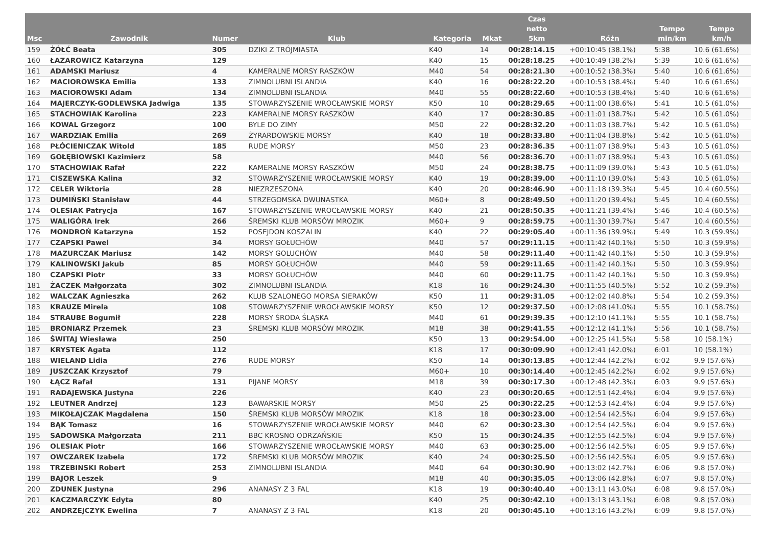| Msc | Zawodnik | Numer | Klub | Kategoria | Mkat | Czas netto 5km | Różn | Tempo min/km | Tempo km/h |
| --- | --- | --- | --- | --- | --- | --- | --- | --- | --- |
| 159 | ŻÓŁĆ Beata | 305 | DZIKI Z TRÓJMIASTA | K40 | 14 | 00:28:14.15 | +00:10:45 (38.1%) | 5:38 | 10.6 (61.6%) |
| 160 | ŁAZAROWICZ Katarzyna | 129 | | K40 | 15 | 00:28:18.25 | +00:10:49 (38.2%) | 5:39 | 10.6 (61.6%) |
| 161 | ADAMSKI Mariusz | 4 | KAMERALNE MORSY RASZKÓW | M40 | 54 | 00:28:21.30 | +00:10:52 (38.3%) | 5:40 | 10.6 (61.6%) |
| 162 | MACIOROWSKA Emilia | 133 | ZIMNOLUBNI ISLANDIA | K40 | 16 | 00:28:22.20 | +00:10:53 (38.4%) | 5:40 | 10.6 (61.6%) |
| 163 | MACIOROWSKI Adam | 134 | ZIMNOLUBNI ISLANDIA | M40 | 55 | 00:28:22.60 | +00:10:53 (38.4%) | 5:40 | 10.6 (61.6%) |
| 164 | MAJERCZYK-GODLEWSKA Jadwiga | 135 | STOWARZYSZENIE WROCŁAWSKIE MORSY | K50 | 10 | 00:28:29.65 | +00:11:00 (38.6%) | 5:41 | 10.5 (61.0%) |
| 165 | STACHOWIAK Karolina | 223 | KAMERALNE MORSY RASZKÓW | K40 | 17 | 00:28:30.85 | +00:11:01 (38.7%) | 5:42 | 10.5 (61.0%) |
| 166 | KOWAL Grzegorz | 100 | BYLE DO ZIMY | M50 | 22 | 00:28:32.20 | +00:11:03 (38.7%) | 5:42 | 10.5 (61.0%) |
| 167 | WARDZIAK Emilia | 269 | ŻYRARDOWSKIE MORSY | K40 | 18 | 00:28:33.80 | +00:11:04 (38.8%) | 5:42 | 10.5 (61.0%) |
| 168 | PŁÓCIENICZAK Witold | 185 | RUDE MORSY | M50 | 23 | 00:28:36.35 | +00:11:07 (38.9%) | 5:43 | 10.5 (61.0%) |
| 169 | GOŁĘBIOWSKI Kazimierz | 58 | | M40 | 56 | 00:28:36.70 | +00:11:07 (38.9%) | 5:43 | 10.5 (61.0%) |
| 170 | STACHOWIAK Rafał | 222 | KAMERALNE MORSY RASZKÓW | M50 | 24 | 00:28:38.75 | +00:11:09 (39.0%) | 5:43 | 10.5 (61.0%) |
| 171 | CISZEWSKA Kalina | 32 | STOWARZYSZENIE WROCŁAWSKIE MORSY | K40 | 19 | 00:28:39.00 | +00:11:10 (39.0%) | 5:43 | 10.5 (61.0%) |
| 172 | CELER Wiktoria | 28 | NIEZRZESZONA | K40 | 20 | 00:28:46.90 | +00:11:18 (39.3%) | 5:45 | 10.4 (60.5%) |
| 173 | DUMIŃSKI Stanisław | 44 | STRZEGOMSKA DWUNASTKA | M60+ | 8 | 00:28:49.50 | +00:11:20 (39.4%) | 5:45 | 10.4 (60.5%) |
| 174 | OLESIAK Patrycja | 167 | STOWARZYSZENIE WROCŁAWSKIE MORSY | K40 | 21 | 00:28:50.35 | +00:11:21 (39.4%) | 5:46 | 10.4 (60.5%) |
| 175 | WALIGÓRA Irek | 266 | ŚREMSKI KLUB MORSÓW MROZIK | M60+ | 9 | 00:28:59.75 | +00:11:30 (39.7%) | 5:47 | 10.4 (60.5%) |
| 176 | MONDROŃ Katarzyna | 152 | POSEJDON KOSZALIN | K40 | 22 | 00:29:05.40 | +00:11:36 (39.9%) | 5:49 | 10.3 (59.9%) |
| 177 | CZAPSKI Pawel | 34 | MORSY GOŁUCHÓW | M40 | 57 | 00:29:11.15 | +00:11:42 (40.1%) | 5:50 | 10.3 (59.9%) |
| 178 | MAZURCZAK Mariusz | 142 | MORSY GOLUCHÓW | M40 | 58 | 00:29:11.40 | +00:11:42 (40.1%) | 5:50 | 10.3 (59.9%) |
| 179 | KALINOWSKI Jakub | 85 | MORSY GOŁUCHÓW | M40 | 59 | 00:29:11.65 | +00:11:42 (40.1%) | 5:50 | 10.3 (59.9%) |
| 180 | CZAPSKI Piotr | 33 | MORSY GOŁUCHÓW | M40 | 60 | 00:29:11.75 | +00:11:42 (40.1%) | 5:50 | 10.3 (59.9%) |
| 181 | ŻACZEK Małgorzata | 302 | ZIMNOLUBNI ISLANDIA | K18 | 16 | 00:29:24.30 | +00:11:55 (40.5%) | 5:52 | 10.2 (59.3%) |
| 182 | WALCZAK Agnieszka | 262 | KLUB SZALONEGO MORSA SIERAKÓW | K50 | 11 | 00:29:31.05 | +00:12:02 (40.8%) | 5:54 | 10.2 (59.3%) |
| 183 | KRAUZE Mirela | 108 | STOWARZYSZENIE WROCŁAWSKIE MORSY | K50 | 12 | 00:29:37.50 | +00:12:08 (41.0%) | 5:55 | 10.1 (58.7%) |
| 184 | STRAUBE Bogumił | 228 | MORSY ŚRODA ŚLĄSKA | M40 | 61 | 00:29:39.35 | +00:12:10 (41.1%) | 5:55 | 10.1 (58.7%) |
| 185 | BRONIARZ Przemek | 23 | ŚREMSKI KLUB MORSÓW MROZIK | M18 | 38 | 00:29:41.55 | +00:12:12 (41.1%) | 5:56 | 10.1 (58.7%) |
| 186 | ŚWITAJ Wiesława | 250 | | K50 | 13 | 00:29:54.00 | +00:12:25 (41.5%) | 5:58 | 10 (58.1%) |
| 187 | KRYSTEK Agata | 112 | | K18 | 17 | 00:30:09.90 | +00:12:41 (42.0%) | 6:01 | 10 (58.1%) |
| 188 | WIELAND Lidia | 276 | RUDE MORSY | K50 | 14 | 00:30:13.85 | +00:12:44 (42.2%) | 6:02 | 9.9 (57.6%) |
| 189 | JUSZCZAK Krzysztof | 79 | | M60+ | 10 | 00:30:14.40 | +00:12:45 (42.2%) | 6:02 | 9.9 (57.6%) |
| 190 | ŁĄCZ Rafał | 131 | PIJANE MORSY | M18 | 39 | 00:30:17.30 | +00:12:48 (42.3%) | 6:03 | 9.9 (57.6%) |
| 191 | RADAJEWSKA Justyna | 226 | | K40 | 23 | 00:30:20.65 | +00:12:51 (42.4%) | 6:04 | 9.9 (57.6%) |
| 192 | LEUTNER Andrzej | 123 | BAWARSKIE MORSY | M50 | 25 | 00:30:22.25 | +00:12:53 (42.4%) | 6:04 | 9.9 (57.6%) |
| 193 | MIKOŁAJCZAK Magdalena | 150 | ŚREMSKI KLUB MORSÓW MROZIK | K18 | 18 | 00:30:23.00 | +00:12:54 (42.5%) | 6:04 | 9.9 (57.6%) |
| 194 | BĄK Tomasz | 16 | STOWARZYSZENIE WROCŁAWSKIE MORSY | M40 | 62 | 00:30:23.30 | +00:12:54 (42.5%) | 6:04 | 9.9 (57.6%) |
| 195 | SADOWSKA Małgorzata | 211 | BBC KROSNO ODRZAŃSKIE | K50 | 15 | 00:30:24.35 | +00:12:55 (42.5%) | 6:04 | 9.9 (57.6%) |
| 196 | OLESIAK Piotr | 166 | STOWARZYSZENIE WROCŁAWSKIE MORSY | M40 | 63 | 00:30:25.00 | +00:12:56 (42.5%) | 6:05 | 9.9 (57.6%) |
| 197 | OWCZAREK Izabela | 172 | ŚREMSKI KLUB MORSÓW MROZIK | K40 | 24 | 00:30:25.50 | +00:12:56 (42.5%) | 6:05 | 9.9 (57.6%) |
| 198 | TRZEBINSKI Robert | 253 | ZIMNOLUBNI ISLANDIA | M40 | 64 | 00:30:30.90 | +00:13:02 (42.7%) | 6:06 | 9.8 (57.0%) |
| 199 | BAJOR Leszek | 9 | | M18 | 40 | 00:30:35.05 | +00:13:06 (42.8%) | 6:07 | 9.8 (57.0%) |
| 200 | ZDUNEK Justyna | 296 | ANANASY Z 3 FAL | K18 | 19 | 00:30:40.40 | +00:13:11 (43.0%) | 6:08 | 9.8 (57.0%) |
| 201 | KACZMARCZYK Edyta | 80 | | K40 | 25 | 00:30:42.10 | +00:13:13 (43.1%) | 6:08 | 9.8 (57.0%) |
| 202 | ANDRZEJCZYK Ewelina | 7 | ANANASY Z 3 FAL | K18 | 20 | 00:30:45.10 | +00:13:16 (43.2%) | 6:09 | 9.8 (57.0%) |